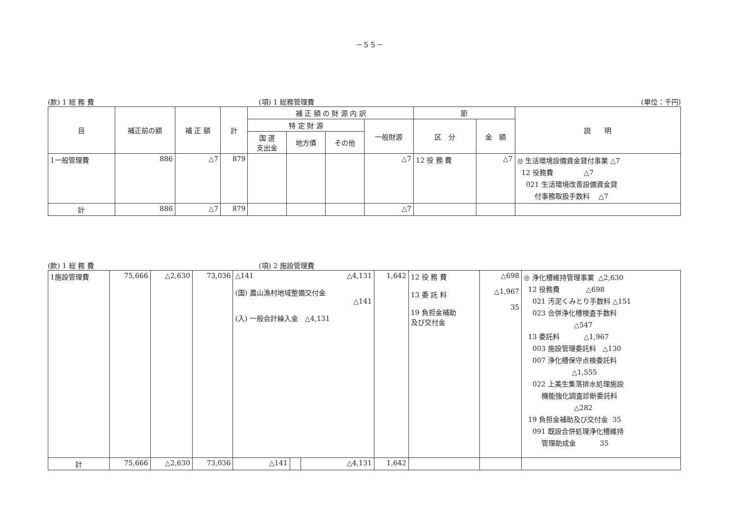－５５－
(款) 1 総 務 費 (項) 1 総務管理費 (単位：千円)
| 目 | 補正前の額 | 補 正 額 | 計 | 補 正 額 の 財 源 内 訳 | | | | 節 | | 説 明 |
| --- | --- | --- | --- | --- | --- | --- | --- | --- | --- | --- |
| | | | | 特 定 財 源 | | | 一般財源 | 区 分 | 金 額 | |
| | | | | 国 道 支出金 | 地方債 | その他 | | | | |
| 1一般管理費 | 886 | △7 | 879 | | | | △7 | 12 役 務 費 | △7 | ◎ 生活環境設備資金貸付事業 △7 12 役務費 △7 021 生活環境改善設備資金貸 付事務取扱手数料 △7 |
| 計 | 886 | △7 | 879 | | | | △7 | | | |
(款) 1 総 務 費 (項) 2 施設管理費
| 1施設管理費 | 75,666 | △2,630 | 73,036 | △141 △4,131 (国) 農山漁村地域整備交付金 △141 (入) 一般会計繰入金 △4,131 | | | 1,642 | 12 役 務 費 13 委 託 料 19 負担金補助 及び交付金 | △698 △1,967 35 | ◎ 浄化槽維持管理事業 △2,630 12 役務費 △698 021 汚泥くみとり手数料 △151 023 合併浄化槽検査手数料 △547 13 委託料 △1,967 003 施設管理委託料 △130 007 浄化槽保守点検委託料 △1,555 022 上美生集落排水処理施設 機能強化調査診断委託料 △282 19 負担金補助及び交付金 35 091 既設合併処理浄化槽維持 管理助成金 35 |
| 計 | 75,666 | △2,630 | 73,036 | △141 | | △4,131 | 1,642 | | | |